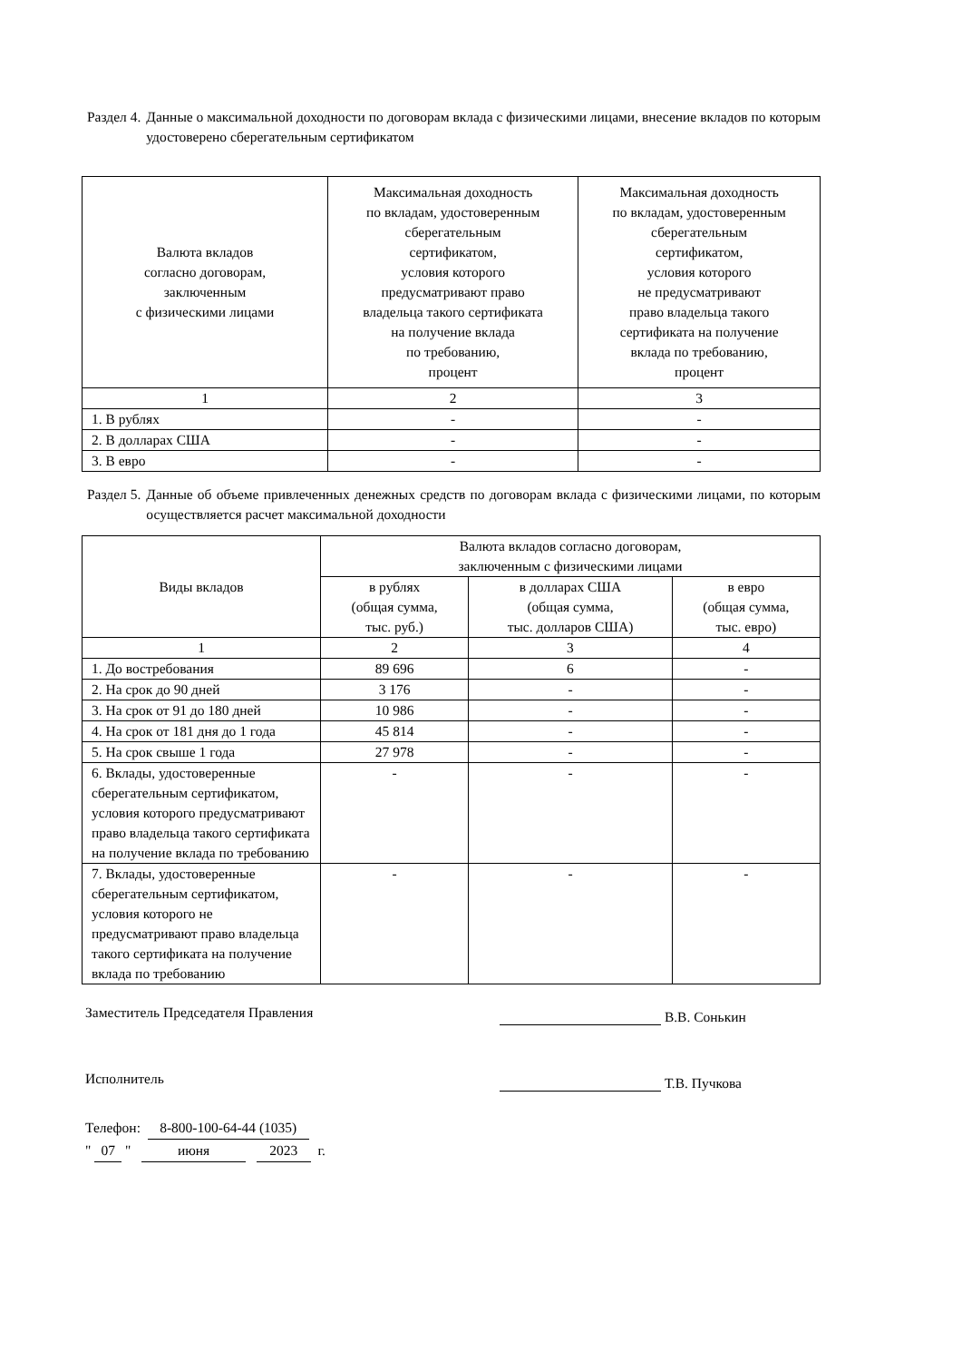Раздел 4. Данные о максимальной доходности по договорам вклада с физическими лицами, внесение вкладов по которым удостоверено сберегательным сертификатом
| Валюта вкладов согласно договорам, заключенным с физическими лицами | Максимальная доходность по вкладам, удостоверенным сберегательным сертификатом, условия которого предусматривают право владельца такого сертификата на получение вклада по требованию, процент | Максимальная доходность по вкладам, удостоверенным сберегательным сертификатом, условия которого не предусматривают право владельца такого сертификата на получение вклада по требованию, процент |
| --- | --- | --- |
| 1 | 2 | 3 |
| 1. В рублях | - | - |
| 2. В долларах США | - | - |
| 3. В евро | - | - |
Раздел 5. Данные об объеме привлеченных денежных средств по договорам вклада с физическими лицами, по которым осуществляется расчет максимальной доходности
| Виды вкладов | Валюта вкладов согласно договорам, заключенным с физическими лицами | | |
| --- | --- | --- | --- |
| | в рублях (общая сумма, тыс. руб.) | в долларах США (общая сумма, тыс. долларов США) | в евро (общая сумма, тыс. евро) |
| 1 | 2 | 3 | 4 |
| 1. До востребования | 89 696 | 6 | - |
| 2. На срок до 90 дней | 3 176 | - | - |
| 3. На срок от 91 до 180 дней | 10 986 | - | - |
| 4. На срок от 181 дня до 1 года | 45 814 | - | - |
| 5. На срок свыше 1 года | 27 978 | - | - |
| 6. Вклады, удостоверенные сберегательным сертификатом, условия которого предусматривают право владельца такого сертификата на получение вклада по требованию | - | - | - |
| 7. Вклады, удостоверенные сберегательным сертификатом, условия которого не предусматривают право владельца такого сертификата на получение вклада по требованию | - | - | - |
Заместитель Председателя Правления В.В. Сонькин
Исполнитель Т.В. Пучкова
Телефон: 8-800-100-64-44 (1035)
" 07 " июня 2023 г.